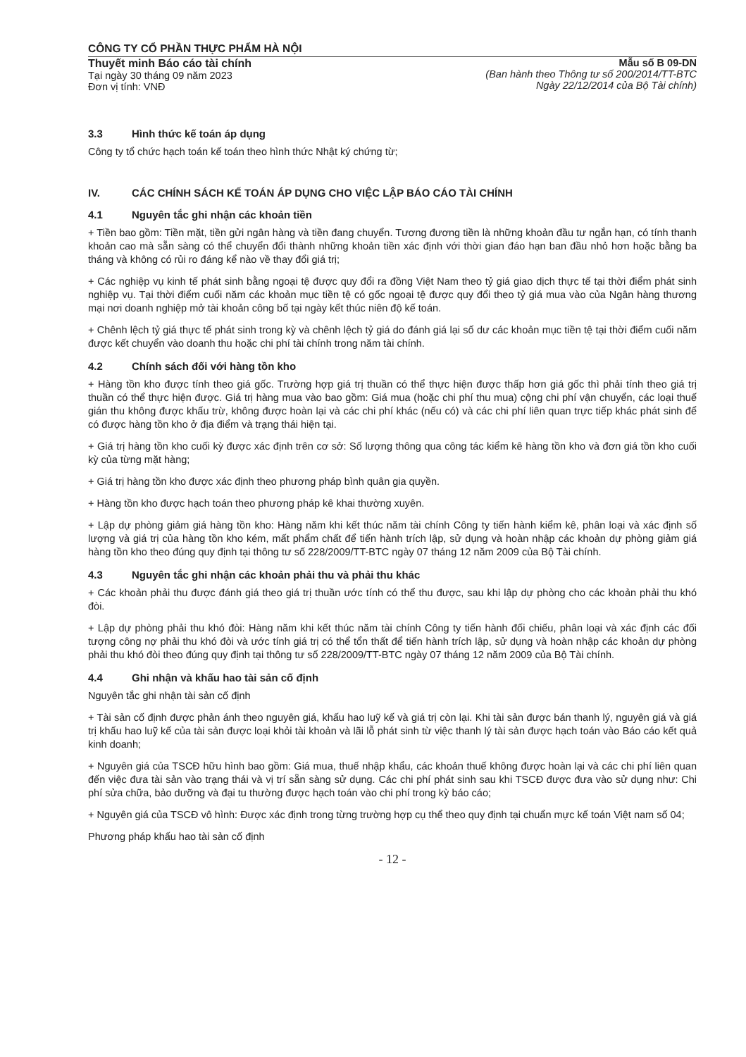CÔNG TY CỔ PHẦN THỰC PHẨM HÀ NỘI
Thuyết minh Báo cáo tài chính
Tại ngày 30 tháng 09 năm 2023
Đơn vị tính: VNĐ
Mẫu số B 09-DN
(Ban hành theo Thông tư số 200/2014/TT-BTC
Ngày 22/12/2014 của Bộ Tài chính)
3.3 Hình thức kế toán áp dụng
Công ty tổ chức hạch toán kế toán theo hình thức Nhật ký chứng từ;
IV. CÁC CHÍNH SÁCH KẾ TOÁN ÁP DỤNG CHO VIỆC LẬP BÁO CÁO TÀI CHÍNH
4.1 Nguyên tắc ghi nhận các khoản tiền
+ Tiền bao gồm: Tiền mặt, tiền gửi ngân hàng và tiền đang chuyển. Tương đương tiền là những khoản đầu tư ngắn hạn, có tính thanh khoản cao mà sẵn sàng có thể chuyển đổi thành những khoản tiền xác định với thời gian đáo hạn ban đầu nhỏ hơn hoặc bằng ba tháng và không có rủi ro đáng kể nào về thay đổi giá trị;
+ Các nghiệp vụ kinh tế phát sinh bằng ngoại tệ được quy đổi ra đồng Việt Nam theo tỷ giá giao dịch thực tế tại thời điểm phát sinh nghiệp vụ. Tại thời điểm cuối năm các khoản mục tiền tệ có gốc ngoại tệ được quy đổi theo tỷ giá mua vào của Ngân hàng thương mại nơi doanh nghiệp mở tài khoản công bố tại ngày kết thúc niên độ kế toán.
+ Chênh lệch tỷ giá thực tế phát sinh trong kỳ và chênh lệch tỷ giá do đánh giá lại số dư các khoản mục tiền tệ tại thời điểm cuối năm được kết chuyển vào doanh thu hoặc chi phí tài chính trong năm tài chính.
4.2 Chính sách đối với hàng tồn kho
+ Hàng tồn kho được tính theo giá gốc. Trường hợp giá trị thuần có thể thực hiện được thấp hơn giá gốc thì phải tính theo giá trị thuần có thể thực hiện được. Giá trị hàng mua vào bao gồm: Giá mua (hoặc chi phí thu mua) cộng chi phí vận chuyển, các loại thuế gián thu không được khấu trừ, không được hoàn lại và các chi phí khác (nếu có) và các chi phí liên quan trực tiếp khác phát sinh để có được hàng tồn kho ở địa điểm và trạng thái hiện tại.
+ Giá trị hàng tồn kho cuối kỳ được xác định trên cơ sở: Số lượng thông qua công tác kiểm kê hàng tồn kho và đơn giá tồn kho cuối kỳ của từng mặt hàng;
+ Giá trị hàng tồn kho được xác định theo phương pháp bình quân gia quyền.
+ Hàng tồn kho được hạch toán theo phương pháp kê khai thường xuyên.
+ Lập dự phòng giảm giá hàng tồn kho: Hàng năm khi kết thúc năm tài chính Công ty tiến hành kiểm kê, phân loại và xác định số lượng và giá trị của hàng tồn kho kém, mất phẩm chất để tiến hành trích lập, sử dụng và hoàn nhập các khoản dự phòng giảm giá hàng tồn kho theo đúng quy định tại thông tư số 228/2009/TT-BTC ngày 07 tháng 12 năm 2009 của Bộ Tài chính.
4.3 Nguyên tắc ghi nhận các khoản phải thu và phải thu khác
+ Các khoản phải thu được đánh giá theo giá trị thuần ước tính có thể thu được, sau khi lập dự phòng cho các khoản phải thu khó đòi.
+ Lập dự phòng phải thu khó đòi: Hàng năm khi kết thúc năm tài chính Công ty tiến hành đối chiếu, phân loại và xác định các đối tượng công nợ phải thu khó đòi và ước tính giá trị có thể tổn thất để tiến hành trích lập, sử dụng và hoàn nhập các khoản dự phòng phải thu khó đòi theo đúng quy định tại thông tư số 228/2009/TT-BTC ngày 07 tháng 12 năm 2009 của Bộ Tài chính.
4.4 Ghi nhận và khấu hao tài sản cố định
Nguyên tắc ghi nhận tài sản cố định
+ Tài sản cố định được phản ánh theo nguyên giá, khấu hao luỹ kế và giá trị còn lại. Khi tài sản được bán thanh lý, nguyên giá và giá trị khấu hao luỹ kế của tài sản được loại khỏi tài khoản và lãi lỗ phát sinh từ việc thanh lý tài sản được hạch toán vào Báo cáo kết quả kinh doanh;
+ Nguyên giá của TSCĐ hữu hình bao gồm: Giá mua, thuế nhập khẩu, các khoản thuế không được hoàn lại và các chi phí liên quan đến việc đưa tài sản vào trạng thái và vị trí sẵn sàng sử dụng. Các chi phí phát sinh sau khi TSCĐ được đưa vào sử dụng như: Chi phí sửa chữa, bảo dưỡng và đại tu thường được hạch toán vào chi phí trong kỳ báo cáo;
+ Nguyên giá của TSCĐ vô hình: Được xác định trong từng trường hợp cụ thể theo quy định tại chuẩn mực kế toán Việt nam số 04;
Phương pháp khấu hao tài sản cố định
- 12 -